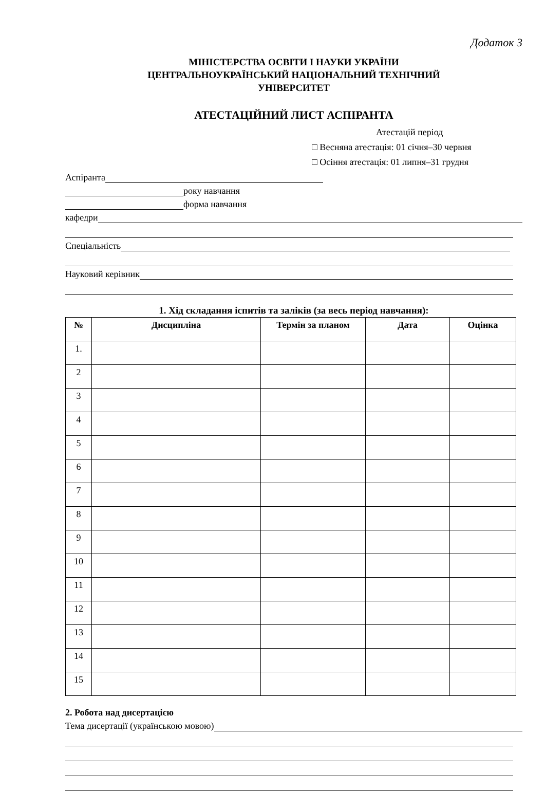Додаток 3
МІНІСТЕРСТВА ОСВІТИ І НАУКИ УКРАЇНИ
ЦЕНТРАЛЬНОУКРАЇНСЬКИЙ НАЦІОНАЛЬНИЙ ТЕХНІЧНИЙ
УНІВЕРСИТЕТ
АТЕСТАЦІЙНИЙ ЛИСТ АСПІРАНТА
Атестацій період
□ Весняна атестація: 01 січня–30 червня
□ Осіння атестація: 01 липня–31 грудня
Аспіранта
року навчання
форма навчання
кафедри
Спеціальність
Науковий керівник
1. Хід складання іспитів та заліків (за весь період навчання):
| № | Дисципліна | Термін за планом | Дата | Оцінка |
| --- | --- | --- | --- | --- |
| 1. | | | | |
| 2 | | | | |
| 3 | | | | |
| 4 | | | | |
| 5 | | | | |
| 6 | | | | |
| 7 | | | | |
| 8 | | | | |
| 9 | | | | |
| 10 | | | | |
| 11 | | | | |
| 12 | | | | |
| 13 | | | | |
| 14 | | | | |
| 15 | | | | |
2. Робота над дисертацією
Тема дисертації (українською мовою)